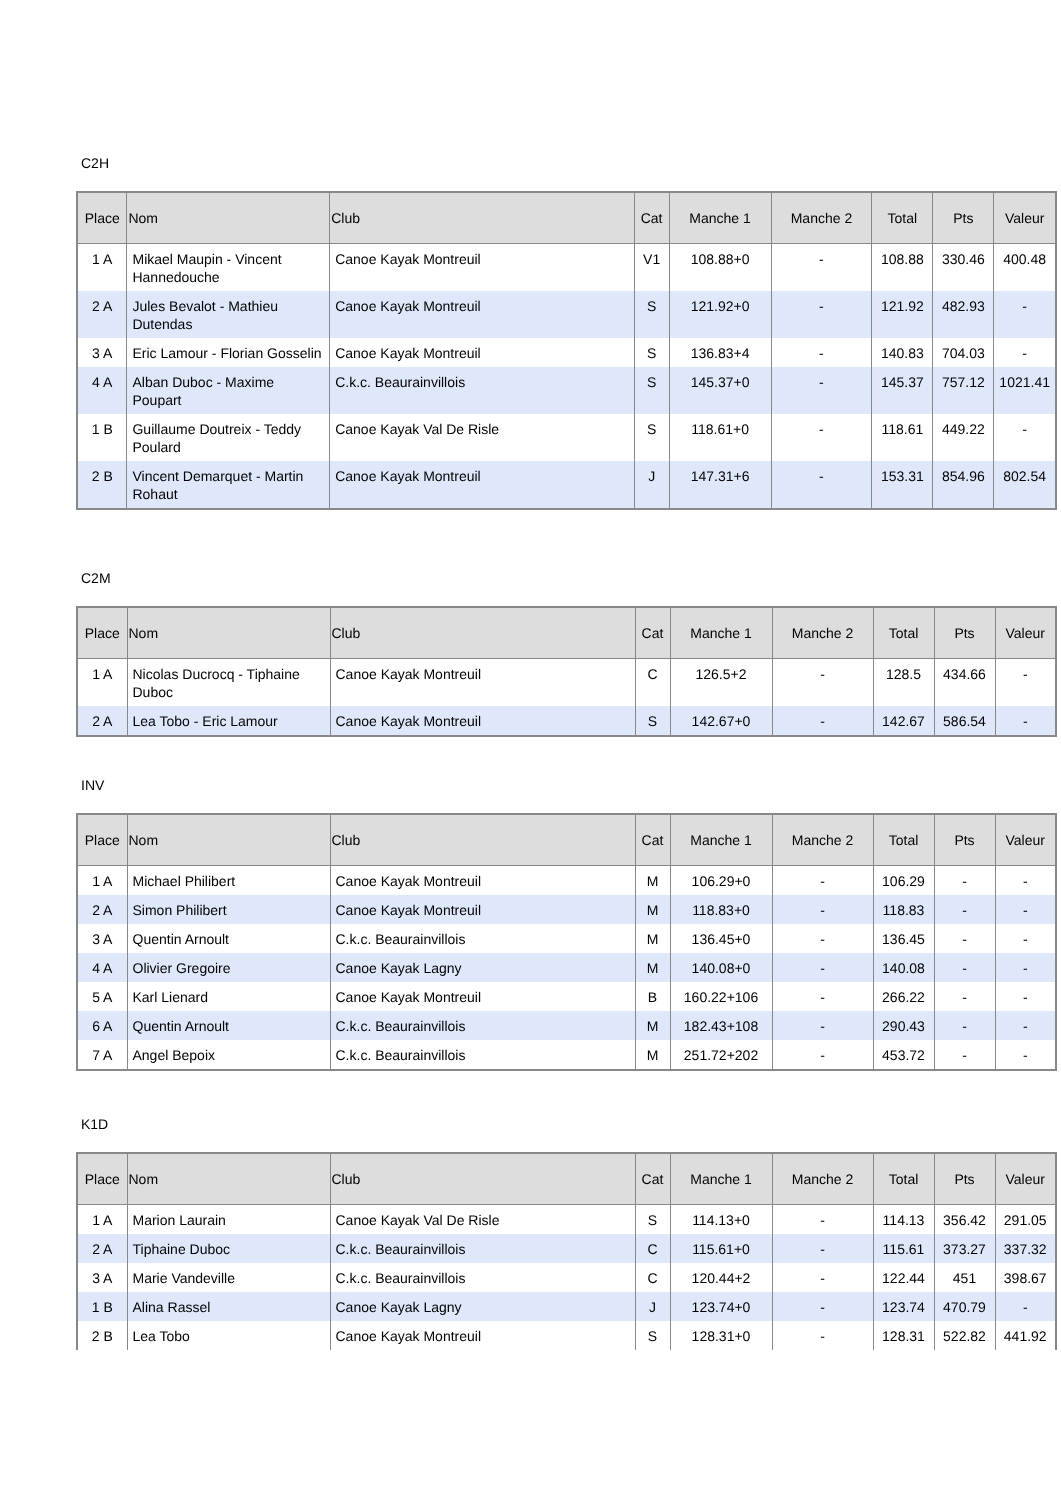C2H
| Place | Nom | Club | Cat | Manche 1 | Manche 2 | Total | Pts | Valeur |
| --- | --- | --- | --- | --- | --- | --- | --- | --- |
| 1 A | Mikael Maupin - Vincent Hannedouche | Canoe Kayak Montreuil | V1 | 108.88+0 | - | 108.88 | 330.46 | 400.48 |
| 2 A | Jules Bevalot - Mathieu Dutendas | Canoe Kayak Montreuil | S | 121.92+0 | - | 121.92 | 482.93 | - |
| 3 A | Eric Lamour - Florian Gosselin | Canoe Kayak Montreuil | S | 136.83+4 | - | 140.83 | 704.03 | - |
| 4 A | Alban Duboc - Maxime Poupart | C.k.c. Beaurainvillois | S | 145.37+0 | - | 145.37 | 757.12 | 1021.41 |
| 1 B | Guillaume Doutreix - Teddy Poulard | Canoe Kayak Val De Risle | S | 118.61+0 | - | 118.61 | 449.22 | - |
| 2 B | Vincent Demarquet - Martin Rohaut | Canoe Kayak Montreuil | J | 147.31+6 | - | 153.31 | 854.96 | 802.54 |
C2M
| Place | Nom | Club | Cat | Manche 1 | Manche 2 | Total | Pts | Valeur |
| --- | --- | --- | --- | --- | --- | --- | --- | --- |
| 1 A | Nicolas Ducrocq - Tiphaine Duboc | Canoe Kayak Montreuil | C | 126.5+2 | - | 128.5 | 434.66 | - |
| 2 A | Lea Tobo - Eric Lamour | Canoe Kayak Montreuil | S | 142.67+0 | - | 142.67 | 586.54 | - |
INV
| Place | Nom | Club | Cat | Manche 1 | Manche 2 | Total | Pts | Valeur |
| --- | --- | --- | --- | --- | --- | --- | --- | --- |
| 1 A | Michael Philibert | Canoe Kayak Montreuil | M | 106.29+0 | - | 106.29 | - | - |
| 2 A | Simon Philibert | Canoe Kayak Montreuil | M | 118.83+0 | - | 118.83 | - | - |
| 3 A | Quentin Arnoult | C.k.c. Beaurainvillois | M | 136.45+0 | - | 136.45 | - | - |
| 4 A | Olivier Gregoire | Canoe Kayak Lagny | M | 140.08+0 | - | 140.08 | - | - |
| 5 A | Karl Lienard | Canoe Kayak Montreuil | B | 160.22+106 | - | 266.22 | - | - |
| 6 A | Quentin Arnoult | C.k.c. Beaurainvillois | M | 182.43+108 | - | 290.43 | - | - |
| 7 A | Angel Bepoix | C.k.c. Beaurainvillois | M | 251.72+202 | - | 453.72 | - | - |
K1D
| Place | Nom | Club | Cat | Manche 1 | Manche 2 | Total | Pts | Valeur |
| --- | --- | --- | --- | --- | --- | --- | --- | --- |
| 1 A | Marion Laurain | Canoe Kayak Val De Risle | S | 114.13+0 | - | 114.13 | 356.42 | 291.05 |
| 2 A | Tiphaine Duboc | C.k.c. Beaurainvillois | C | 115.61+0 | - | 115.61 | 373.27 | 337.32 |
| 3 A | Marie Vandeville | C.k.c. Beaurainvillois | C | 120.44+2 | - | 122.44 | 451 | 398.67 |
| 1 B | Alina Rassel | Canoe Kayak Lagny | J | 123.74+0 | - | 123.74 | 470.79 | - |
| 2 B | Lea Tobo | Canoe Kayak Montreuil | S | 128.31+0 | - | 128.31 | 522.82 | 441.92 |